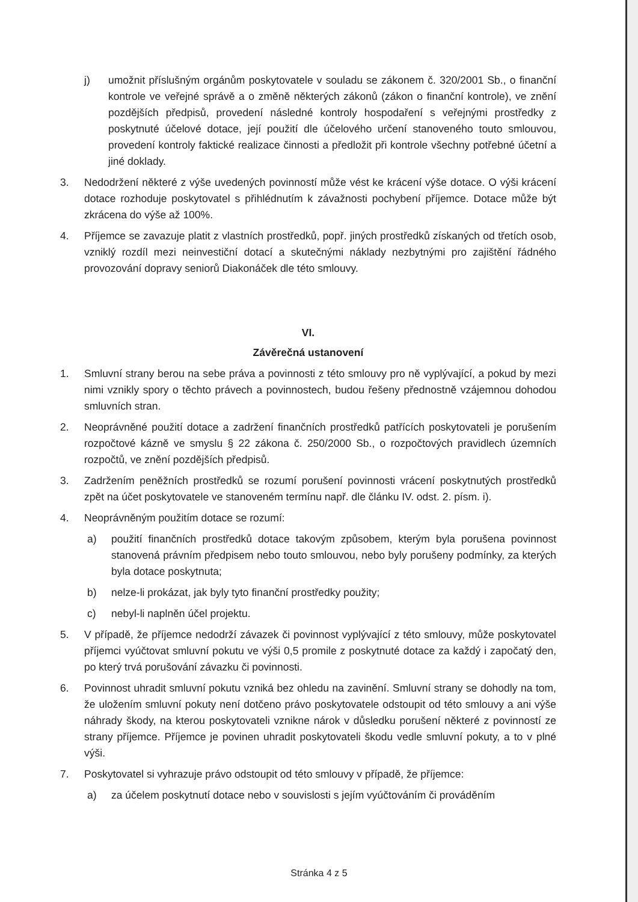j) umožnit příslušným orgánům poskytovatele v souladu se zákonem č. 320/2001 Sb., o finanční kontrole ve veřejné správě a o změně některých zákonů (zákon o finanční kontrole), ve znění pozdějších předpisů, provedení následné kontroly hospodaření s veřejnými prostředky z poskytnuté účelové dotace, její použití dle účelového určení stanoveného touto smlouvou, provedení kontroly faktické realizace činnosti a předložit při kontrole všechny potřebné účetní a jiné doklady.
3. Nedodržení některé z výše uvedených povinností může vést ke krácení výše dotace. O výši krácení dotace rozhoduje poskytovatel s přihlédnutím k závažnosti pochybení příjemce. Dotace může být zkrácena do výše až 100%.
4. Příjemce se zavazuje platit z vlastních prostředků, popř. jiných prostředků získaných od třetích osob, vzniklý rozdíl mezi neinvestiční dotací a skutečnými náklady nezbytnými pro zajištění řádného provozování dopravy seniorů Diakonáček dle této smlouvy.
VI.
Závěrečná ustanovení
1. Smluvní strany berou na sebe práva a povinnosti z této smlouvy pro ně vyplývající, a pokud by mezi nimi vznikly spory o těchto právech a povinnostech, budou řešeny přednostně vzájemnou dohodou smluvních stran.
2. Neoprávněné použití dotace a zadržení finančních prostředků patřících poskytovateli je porušením rozpočtové kázně ve smyslu § 22 zákona č. 250/2000 Sb., o rozpočtových pravidlech územních rozpočtů, ve znění pozdějších předpisů.
3. Zadržením peněžních prostředků se rozumí porušení povinnosti vrácení poskytnutých prostředků zpět na účet poskytovatele ve stanoveném termínu např. dle článku IV. odst. 2. písm. i).
4. Neoprávněným použitím dotace se rozumí:
a) použití finančních prostředků dotace takovým způsobem, kterým byla porušena povinnost stanovená právním předpisem nebo touto smlouvou, nebo byly porušeny podmínky, za kterých byla dotace poskytnuta;
b) nelze-li prokázat, jak byly tyto finanční prostředky použity;
c) nebyl-li naplněn účel projektu.
5. V případě, že příjemce nedodrží závazek či povinnost vyplývající z této smlouvy, může poskytovatel příjemci vyúčtovat smluvní pokutu ve výši 0,5 promile z poskytnuté dotace za každý i započatý den, po který trvá porušování závazku či povinnosti.
6. Povinnost uhradit smluvní pokutu vzniká bez ohledu na zavinění. Smluvní strany se dohodly na tom, že uložením smluvní pokuty není dotčeno právo poskytovatele odstoupit od této smlouvy a ani výše náhrady škody, na kterou poskytovateli vznikne nárok v důsledku porušení některé z povinností ze strany příjemce. Příjemce je povinen uhradit poskytovateli škodu vedle smluvní pokuty, a to v plné výši.
7. Poskytovatel si vyhrazuje právo odstoupit od této smlouvy v případě, že příjemce:
a) za účelem poskytnutí dotace nebo v souvislosti s jejím vyúčtováním či prováděním
Stránka 4 z 5